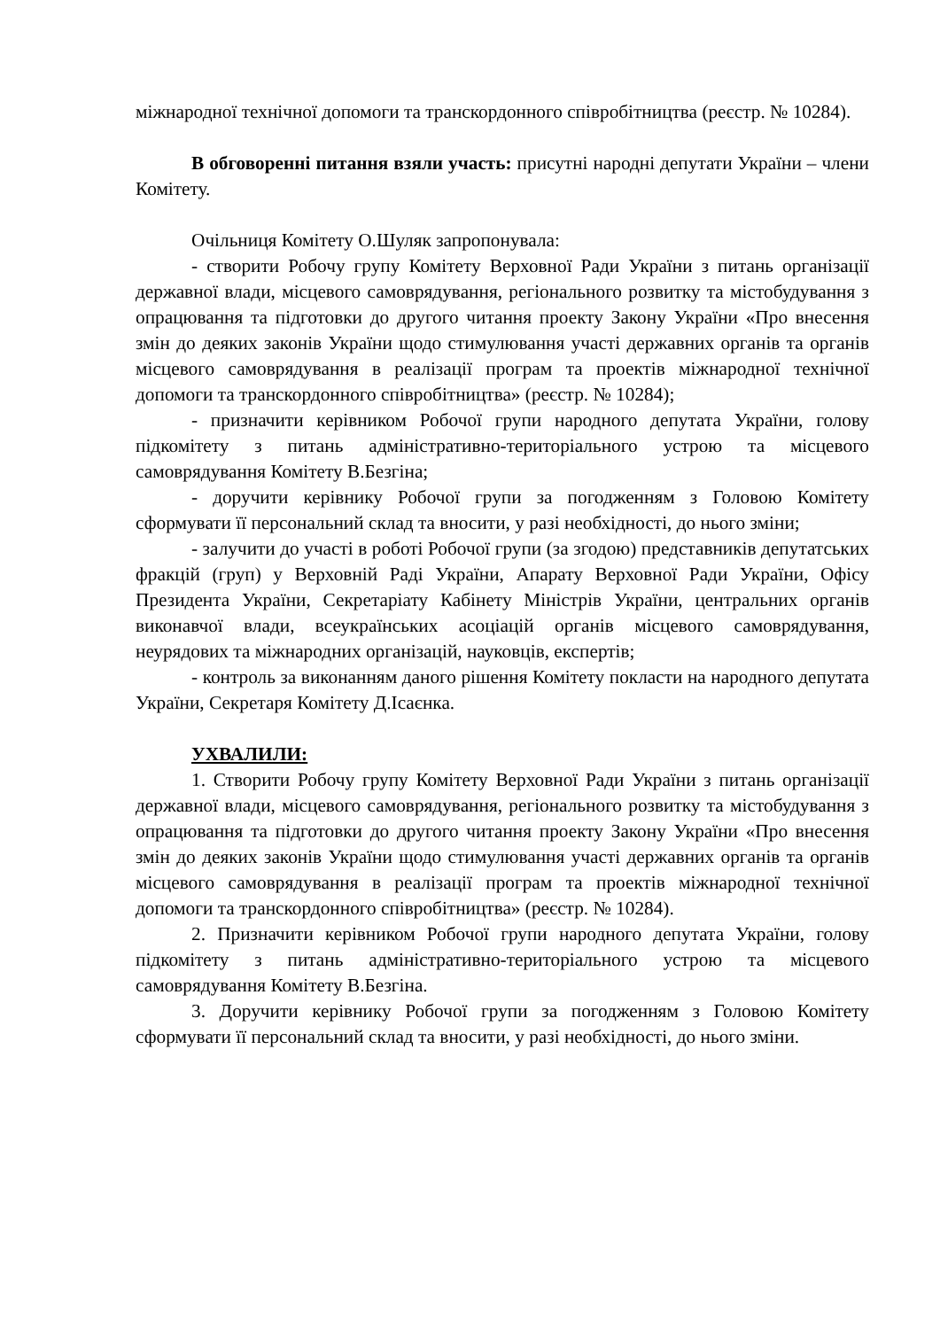міжнародної технічної допомоги та транскордонного співробітництва (реєстр. № 10284).
В обговоренні питання взяли участь: присутні народні депутати України – члени Комітету.
Очільниця Комітету О.Шуляк запропонувала:
- створити Робочу групу Комітету Верховної Ради України з питань організації державної влади, місцевого самоврядування, регіонального розвитку та містобудування з опрацювання та підготовки до другого читання проекту Закону України «Про внесення змін до деяких законів України щодо стимулювання участі державних органів та органів місцевого самоврядування в реалізації програм та проектів міжнародної технічної допомоги та транскордонного співробітництва» (реєстр. № 10284);
- призначити керівником Робочої групи народного депутата України, голову підкомітету з питань адміністративно-територіального устрою та місцевого самоврядування Комітету В.Безгіна;
- доручити керівнику Робочої групи за погодженням з Головою Комітету сформувати її персональний склад та вносити, у разі необхідності, до нього зміни;
- залучити до участі в роботі Робочої групи (за згодою) представників депутатських фракцій (груп) у Верховній Раді України, Апарату Верховної Ради України, Офісу Президента України, Секретаріату Кабінету Міністрів України, центральних органів виконавчої влади, всеукраїнських асоціацій органів місцевого самоврядування, неурядових та міжнародних організацій, науковців, експертів;
- контроль за виконанням даного рішення Комітету покласти на народного депутата України, Секретаря Комітету Д.Ісаєнка.
УХВАЛИЛИ:
1. Створити Робочу групу Комітету Верховної Ради України з питань організації державної влади, місцевого самоврядування, регіонального розвитку та містобудування з опрацювання та підготовки до другого читання проекту Закону України «Про внесення змін до деяких законів України щодо стимулювання участі державних органів та органів місцевого самоврядування в реалізації програм та проектів міжнародної технічної допомоги та транскордонного співробітництва» (реєстр. № 10284).
2. Призначити керівником Робочої групи народного депутата України, голову підкомітету з питань адміністративно-територіального устрою та місцевого самоврядування Комітету В.Безгіна.
3. Доручити керівнику Робочої групи за погодженням з Головою Комітету сформувати її персональний склад та вносити, у разі необхідності, до нього зміни.